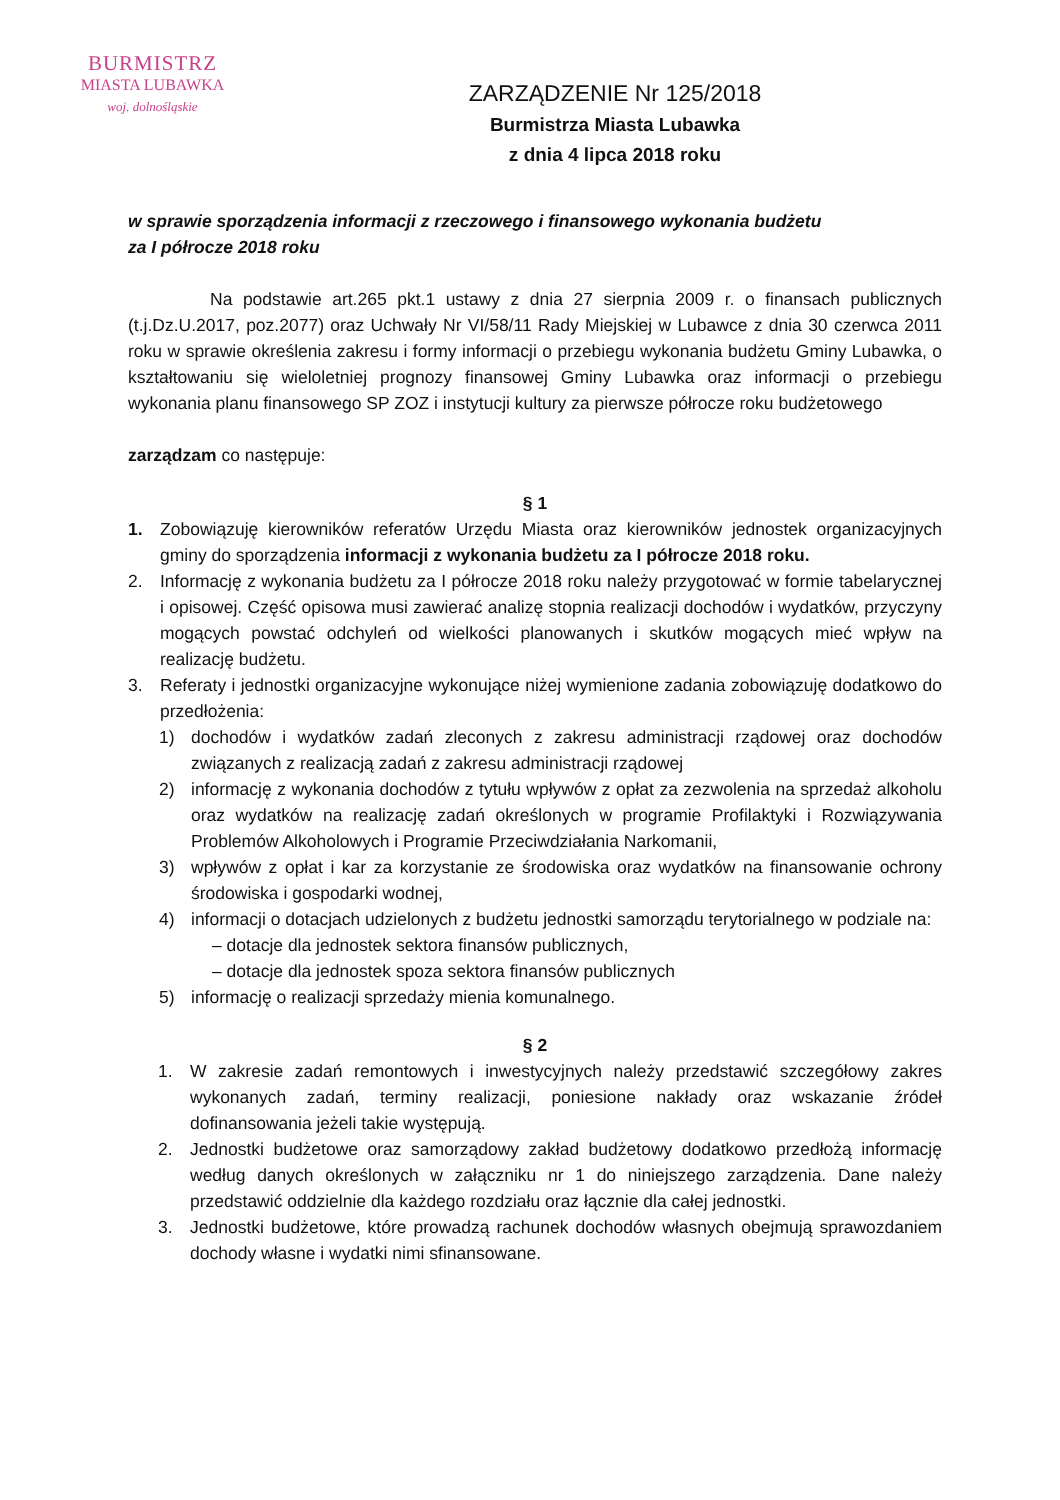BURMISTRZ
MIASTA LUBAWKA
woj. dolnośląskie
ZARZĄDZENIE Nr 125/2018
Burmistrza Miasta Lubawka
z dnia 4 lipca 2018 roku
w sprawie sporządzenia informacji z rzeczowego i finansowego wykonania budżetu
za I półrocze 2018 roku
Na podstawie art.265 pkt.1 ustawy z dnia 27 sierpnia 2009 r. o finansach publicznych (t.j.Dz.U.2017, poz.2077) oraz Uchwały Nr VI/58/11 Rady Miejskiej w Lubawce z dnia 30 czerwca 2011 roku w sprawie określenia zakresu i formy informacji o przebiegu wykonania budżetu Gminy Lubawka, o kształtowaniu się wieloletniej prognozy finansowej Gminy Lubawka oraz informacji o przebiegu wykonania planu finansowego SP ZOZ i instytucji kultury za pierwsze półrocze roku budżetowego
zarządzam co następuje:
§ 1
1. Zobowiązuję kierowników referatów Urzędu Miasta oraz kierowników jednostek organizacyjnych gminy do sporządzenia informacji z wykonania budżetu za I półrocze 2018 roku.
2. Informację z wykonania budżetu za I półrocze 2018 roku należy przygotować w formie tabelarycznej i opisowej. Część opisowa musi zawierać analizę stopnia realizacji dochodów i wydatków, przyczyny mogących powstać odchyleń od wielkości planowanych i skutków mogących mieć wpływ na realizację budżetu.
3. Referaty i jednostki organizacyjne wykonujące niżej wymienione zadania zobowiązuję dodatkowo do przedłożenia:
1) dochodów i wydatków zadań zleconych z zakresu administracji rządowej oraz dochodów związanych z realizacją zadań z zakresu administracji rządowej
2) informację z wykonania dochodów z tytułu wpływów z opłat za zezwolenia na sprzedaż alkoholu oraz wydatków na realizację zadań określonych w programie Profilaktyki i Rozwiązywania Problemów Alkoholowych i Programie Przeciwdziałania Narkomanii,
3) wpływów z opłat i kar za korzystanie ze środowiska oraz wydatków na finansowanie ochrony środowiska i gospodarki wodnej,
4) informacji o dotacjach udzielonych z budżetu jednostki samorządu terytorialnego w podziale na:
– dotacje dla jednostek sektora finansów publicznych,
– dotacje dla jednostek spoza sektora finansów publicznych
5) informację o realizacji sprzedaży mienia komunalnego.
§ 2
1. W zakresie zadań remontowych i inwestycyjnych należy przedstawić szczegółowy zakres wykonanych zadań, terminy realizacji, poniesione nakłady oraz wskazanie źródeł dofinansowania jeżeli takie występują.
2. Jednostki budżetowe oraz samorządowy zakład budżetowy dodatkowo przedłożą informację według danych określonych w załączniku nr 1 do niniejszego zarządzenia. Dane należy przedstawić oddzielnie dla każdego rozdziału oraz łącznie dla całej jednostki.
3. Jednostki budżetowe, które prowadzą rachunek dochodów własnych obejmują sprawozdaniem dochody własne i wydatki nimi sfinansowane.